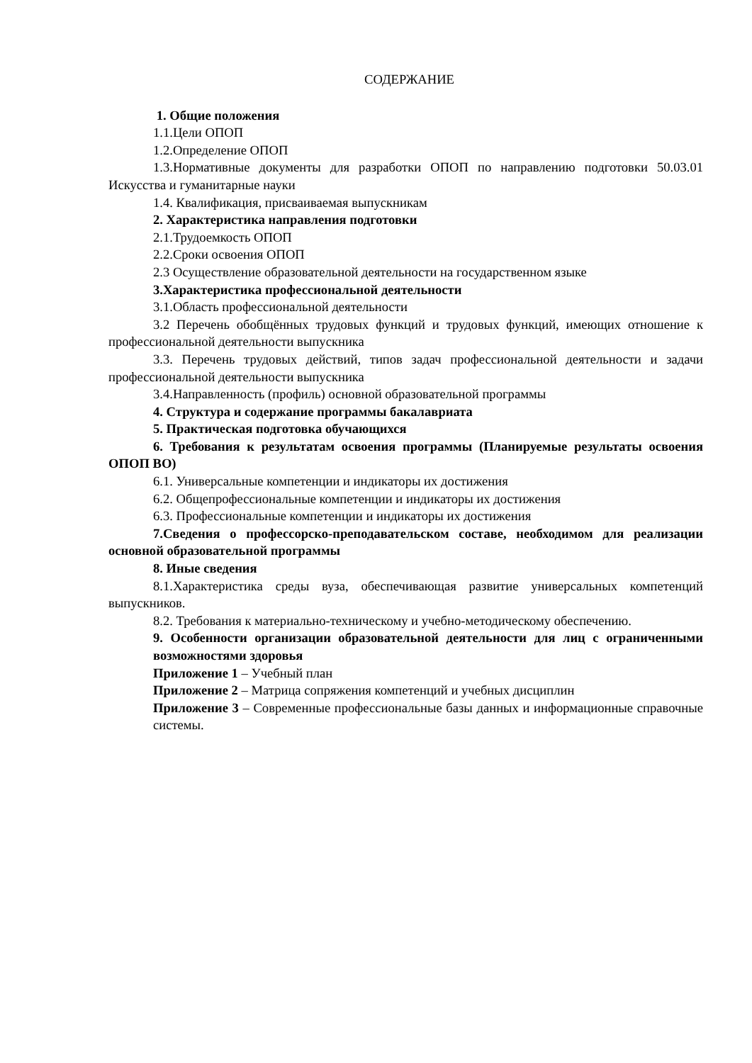СОДЕРЖАНИЕ
1. Общие положения
1.1.Цели ОПОП
1.2.Определение ОПОП
1.3.Нормативные документы для разработки ОПОП по направлению подготовки 50.03.01 Искусства и гуманитарные науки
1.4. Квалификация, присваиваемая выпускникам
2. Характеристика направления подготовки
2.1.Трудоемкость ОПОП
2.2.Сроки освоения ОПОП
2.3 Осуществление образовательной деятельности на государственном языке
3.Характеристика профессиональной деятельности
3.1.Область профессиональной деятельности
3.2 Перечень обобщённых трудовых функций и трудовых функций, имеющих отношение к профессиональной деятельности выпускника
3.3. Перечень трудовых действий, типов задач профессиональной деятельности и задачи профессиональной деятельности выпускника
3.4.Направленность (профиль) основной образовательной программы
4. Структура и содержание программы бакалавриата
5. Практическая подготовка обучающихся
6. Требования к результатам освоения программы (Планируемые результаты освоения ОПОП ВО)
6.1. Универсальные компетенции и индикаторы их достижения
6.2. Общепрофессиональные компетенции и индикаторы их достижения
6.3. Профессиональные компетенции и индикаторы их достижения
7.Сведения о профессорско-преподавательском составе, необходимом для реализации основной образовательной программы
8. Иные сведения
8.1.Характеристика среды вуза, обеспечивающая развитие универсальных компетенций выпускников.
8.2. Требования к материально-техническому и учебно-методическому обеспечению.
9. Особенности организации образовательной деятельности для лиц с ограниченными возможностями здоровья
Приложение 1 – Учебный план
Приложение 2 – Матрица сопряжения компетенций и учебных дисциплин
Приложение 3 – Современные профессиональные базы данных и информационные справочные системы.